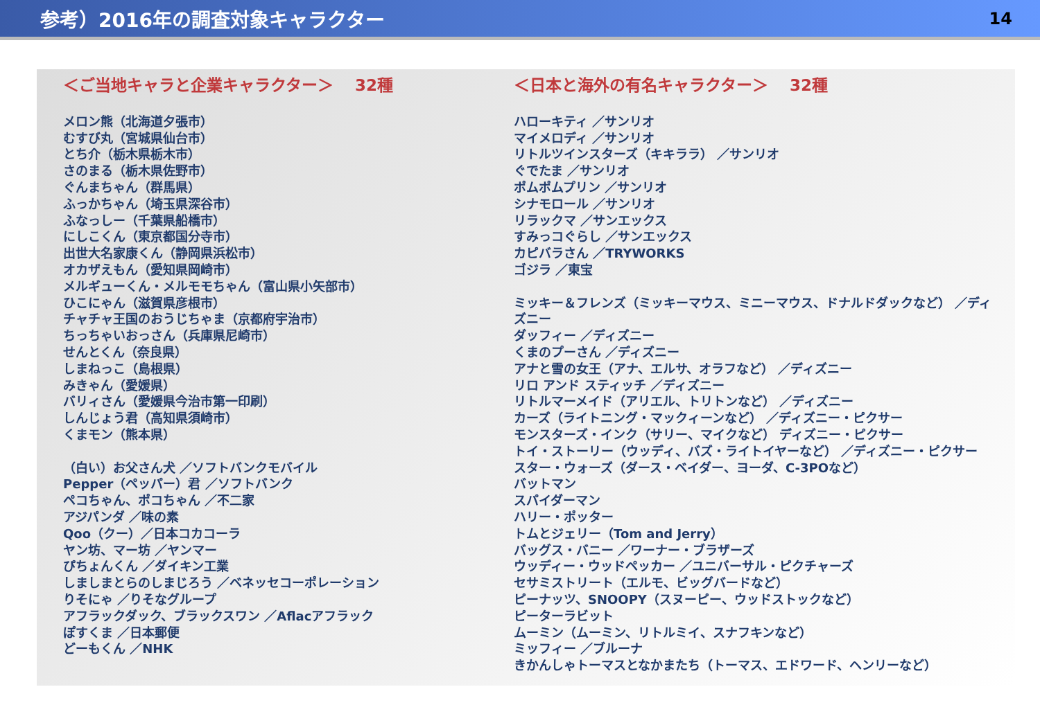参考）2016年の調査対象キャラクター
14
＜ご当地キャラと企業キャラクター＞　 32種
メロン熊（北海道夕張市）
むすび丸（宮城県仙台市）
とち介（栃木県栃木市）
さのまる（栃木県佐野市）
ぐんまちゃん（群馬県）
ふっかちゃん（埼玉県深谷市）
ふなっしー（千葉県船橋市）
にしこくん（東京都国分寺市）
出世大名家康くん（静岡県浜松市）
オカザえもん（愛知県岡崎市）
メルギューくん・メルモモちゃん（富山県小矢部市）
ひこにゃん（滋賀県彦根市）
チャチャ王国のおうじちゃま（京都府宇治市）
ちっちゃいおっさん（兵庫県尼崎市）
せんとくん（奈良県）
しまねっこ（島根県）
みきゃん（愛媛県）
バリィさん（愛媛県今治市第一印刷）
しんじょう君（高知県須崎市）
くまモン（熊本県）
（白い）お父さん犬 ／ソフトバンクモバイル
Pepper（ペッパー）君 ／ソフトバンク
ペコちゃん、ポコちゃん ／不二家
アジパンダ ／味の素
Qoo（クー）／日本コカコーラ
ヤン坊、マー坊 ／ヤンマー
ぴちょんくん ／ダイキン工業
しましまとらのしまじろう ／ベネッセコーポレーション
りそにゃ ／りそなグループ
アフラックダック、ブラックスワン ／Aflacアフラック
ぽすくま ／日本郵便
どーもくん ／NHK
＜日本と海外の有名キャラクター＞　 32種
ハローキティ ／サンリオ
マイメロディ ／サンリオ
リトルツインスターズ（キキララ） ／サンリオ
ぐでたま ／サンリオ
ポムポムプリン ／サンリオ
シナモロール ／サンリオ
リラックマ ／サンエックス
すみっコぐらし ／サンエックス
カピバラさん ／TRYWORKS
ゴジラ ／東宝
ミッキー＆フレンズ（ミッキーマウス、ミニーマウス、ドナルドダックなど） ／ディズニー
ダッフィー ／ディズニー
くまのプーさん ／ディズニー
アナと雪の女王（アナ、エルサ、オラフなど） ／ディズニー
リロ アンド スティッチ ／ディズニー
リトルマーメイド（アリエル、トリトンなど） ／ディズニー
カーズ（ライトニング・マックィーンなど） ／ディズニー・ピクサー
モンスターズ・インク（サリー、マイクなど） ディズニー・ピクサー
トイ・ストーリー（ウッディ、バズ・ライトイヤーなど） ／ディズニー・ピクサー
スター・ウォーズ（ダース・ベイダー、ヨーダ、C-3POなど）
バットマン
スパイダーマン
ハリー・ポッター
トムとジェリー（Tom and Jerry）
バッグス・バニー ／ワーナー・ブラザーズ
ウッディー・ウッドペッカー ／ユニバーサル・ピクチャーズ
セサミストリート（エルモ、ビッグバードなど）
ピーナッツ、SNOOPY（スヌーピー、ウッドストックなど）
ピーターラビット
ムーミン（ムーミン、リトルミイ、スナフキンなど）
ミッフィー ／ブルーナ
きかんしゃトーマスとなかまたち（トーマス、エドワード、ヘンリーなど）